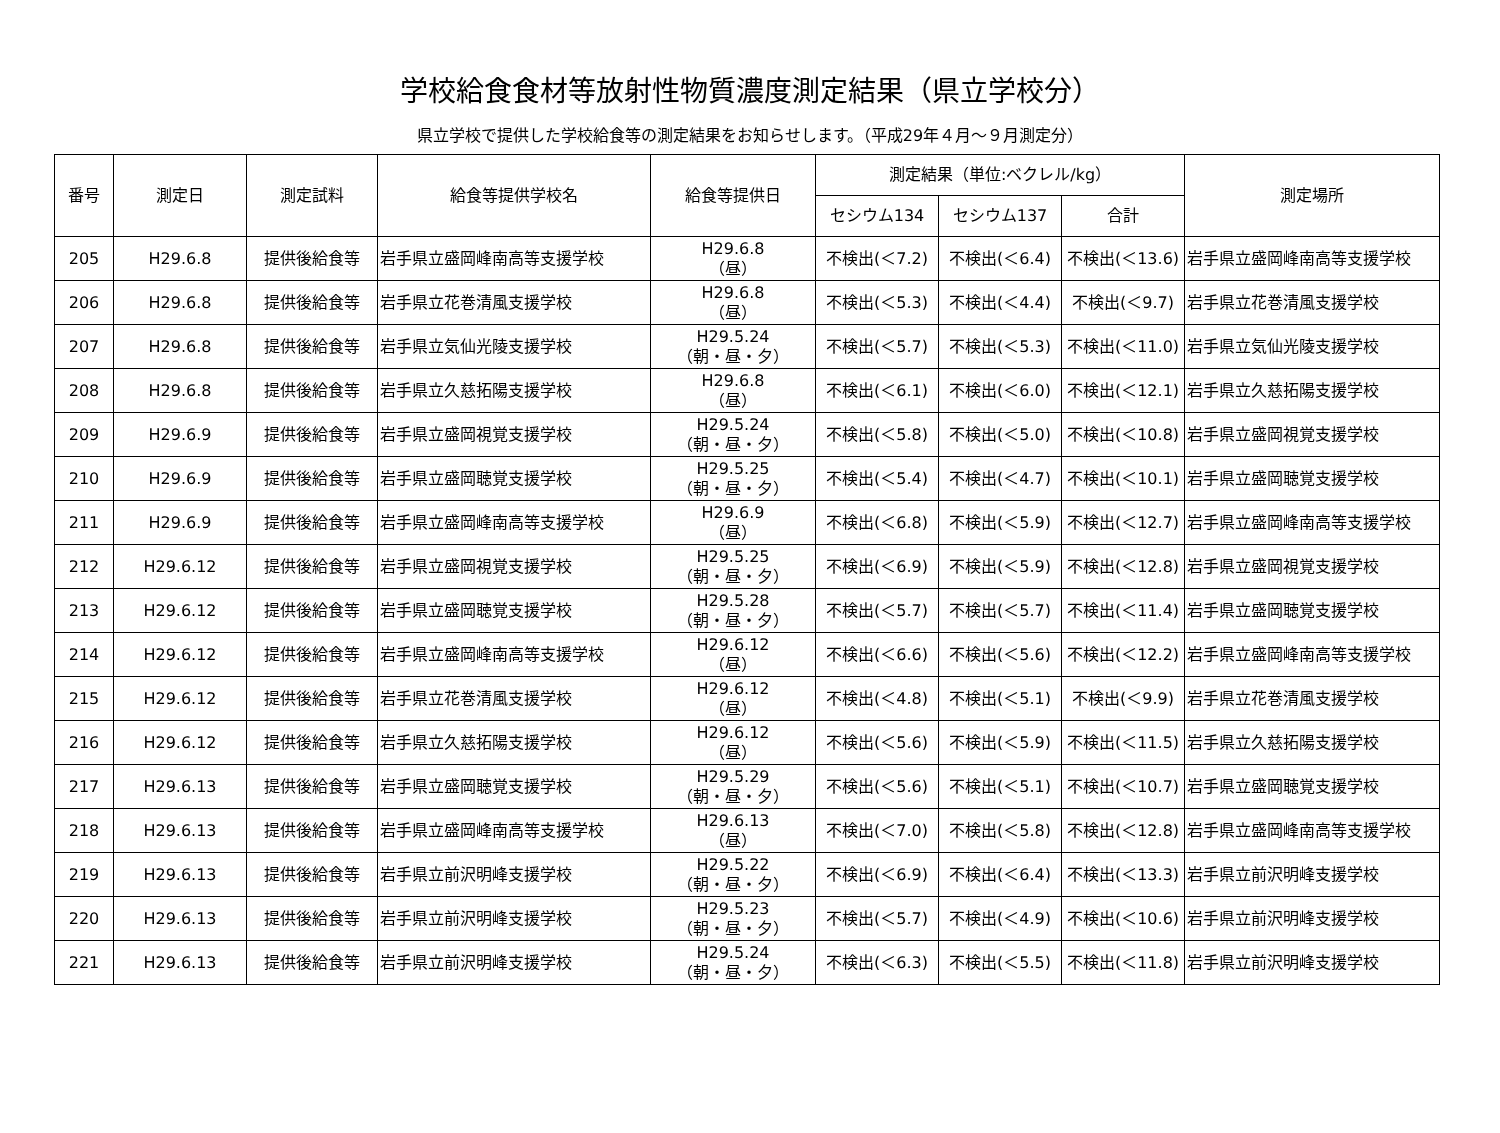学校給食食材等放射性物質濃度測定結果（県立学校分）
県立学校で提供した学校給食等の測定結果をお知らせします。（平成29年４月～９月測定分）
| 番号 | 測定日 | 測定試料 | 給食等提供学校名 | 給食等提供日 | 測定結果（単位:ベクレル/kg） | | | 測定場所 |
| --- | --- | --- | --- | --- | --- | --- | --- | --- |
| | | | | | セシウム134 | セシウム137 | 合計 | |
| 205 | H29.6.8 | 提供後給食等 | 岩手県立盛岡峰南高等支援学校 | H29.6.8 （昼） | 不検出(＜7.2) | 不検出(＜6.4) | 不検出(＜13.6) | 岩手県立盛岡峰南高等支援学校 |
| 206 | H29.6.8 | 提供後給食等 | 岩手県立花巻清風支援学校 | H29.6.8 （昼） | 不検出(＜5.3) | 不検出(＜4.4) | 不検出(＜9.7) | 岩手県立花巻清風支援学校 |
| 207 | H29.6.8 | 提供後給食等 | 岩手県立気仙光陵支援学校 | H29.5.24 （朝・昼・夕） | 不検出(＜5.7) | 不検出(＜5.3) | 不検出(＜11.0) | 岩手県立気仙光陵支援学校 |
| 208 | H29.6.8 | 提供後給食等 | 岩手県立久慈拓陽支援学校 | H29.6.8 （昼） | 不検出(＜6.1) | 不検出(＜6.0) | 不検出(＜12.1) | 岩手県立久慈拓陽支援学校 |
| 209 | H29.6.9 | 提供後給食等 | 岩手県立盛岡視覚支援学校 | H29.5.24 （朝・昼・夕） | 不検出(＜5.8) | 不検出(＜5.0) | 不検出(＜10.8) | 岩手県立盛岡視覚支援学校 |
| 210 | H29.6.9 | 提供後給食等 | 岩手県立盛岡聴覚支援学校 | H29.5.25 （朝・昼・夕） | 不検出(＜5.4) | 不検出(＜4.7) | 不検出(＜10.1) | 岩手県立盛岡聴覚支援学校 |
| 211 | H29.6.9 | 提供後給食等 | 岩手県立盛岡峰南高等支援学校 | H29.6.9 （昼） | 不検出(＜6.8) | 不検出(＜5.9) | 不検出(＜12.7) | 岩手県立盛岡峰南高等支援学校 |
| 212 | H29.6.12 | 提供後給食等 | 岩手県立盛岡視覚支援学校 | H29.5.25 （朝・昼・夕） | 不検出(＜6.9) | 不検出(＜5.9) | 不検出(＜12.8) | 岩手県立盛岡視覚支援学校 |
| 213 | H29.6.12 | 提供後給食等 | 岩手県立盛岡聴覚支援学校 | H29.5.28 （朝・昼・夕） | 不検出(＜5.7) | 不検出(＜5.7) | 不検出(＜11.4) | 岩手県立盛岡聴覚支援学校 |
| 214 | H29.6.12 | 提供後給食等 | 岩手県立盛岡峰南高等支援学校 | H29.6.12 （昼） | 不検出(＜6.6) | 不検出(＜5.6) | 不検出(＜12.2) | 岩手県立盛岡峰南高等支援学校 |
| 215 | H29.6.12 | 提供後給食等 | 岩手県立花巻清風支援学校 | H29.6.12 （昼） | 不検出(＜4.8) | 不検出(＜5.1) | 不検出(＜9.9) | 岩手県立花巻清風支援学校 |
| 216 | H29.6.12 | 提供後給食等 | 岩手県立久慈拓陽支援学校 | H29.6.12 （昼） | 不検出(＜5.6) | 不検出(＜5.9) | 不検出(＜11.5) | 岩手県立久慈拓陽支援学校 |
| 217 | H29.6.13 | 提供後給食等 | 岩手県立盛岡聴覚支援学校 | H29.5.29 （朝・昼・夕） | 不検出(＜5.6) | 不検出(＜5.1) | 不検出(＜10.7) | 岩手県立盛岡聴覚支援学校 |
| 218 | H29.6.13 | 提供後給食等 | 岩手県立盛岡峰南高等支援学校 | H29.6.13 （昼） | 不検出(＜7.0) | 不検出(＜5.8) | 不検出(＜12.8) | 岩手県立盛岡峰南高等支援学校 |
| 219 | H29.6.13 | 提供後給食等 | 岩手県立前沢明峰支援学校 | H29.5.22 （朝・昼・夕） | 不検出(＜6.9) | 不検出(＜6.4) | 不検出(＜13.3) | 岩手県立前沢明峰支援学校 |
| 220 | H29.6.13 | 提供後給食等 | 岩手県立前沢明峰支援学校 | H29.5.23 （朝・昼・夕） | 不検出(＜5.7) | 不検出(＜4.9) | 不検出(＜10.6) | 岩手県立前沢明峰支援学校 |
| 221 | H29.6.13 | 提供後給食等 | 岩手県立前沢明峰支援学校 | H29.5.24 （朝・昼・夕） | 不検出(＜6.3) | 不検出(＜5.5) | 不検出(＜11.8) | 岩手県立前沢明峰支援学校 |